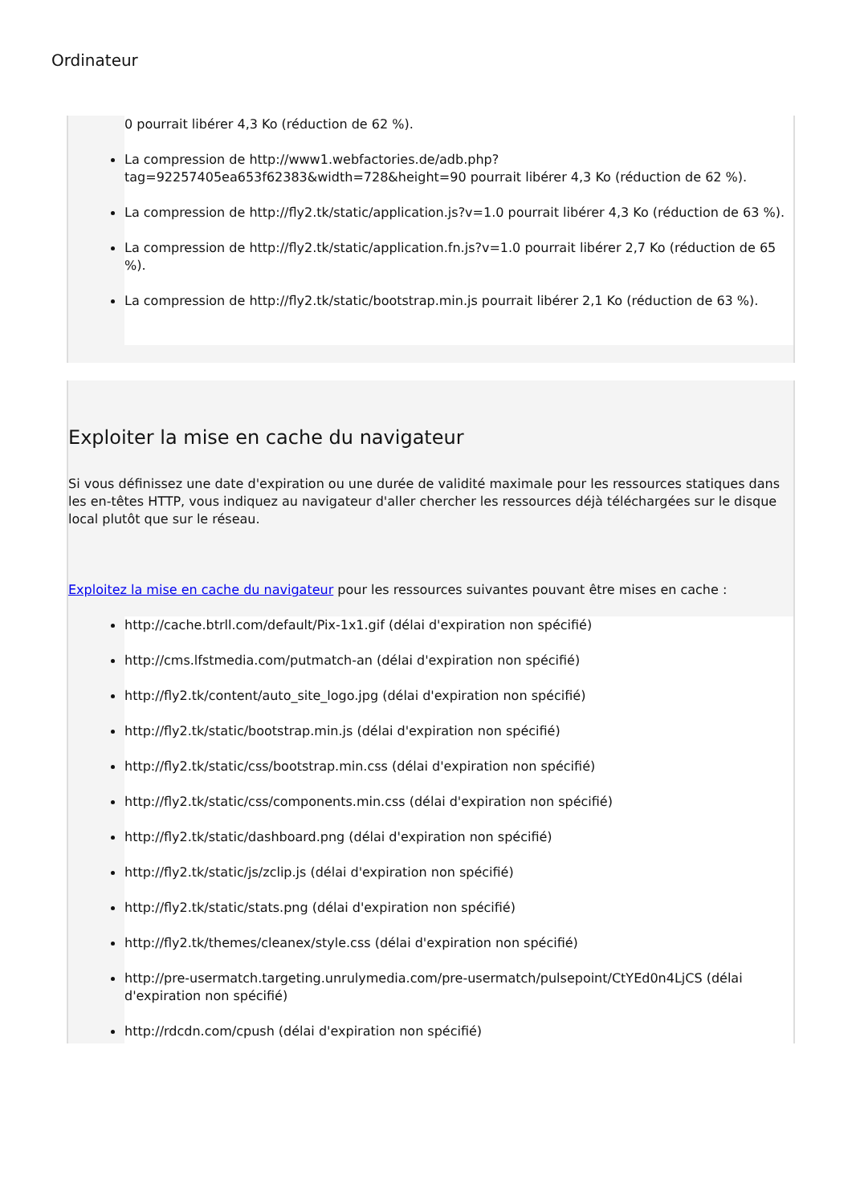Ordinateur
0 pourrait libérer 4,3 Ko (réduction de 62 %).
La compression de http://www1.webfactories.de/adb.php?tag=92257405ea653f62383&width=728&height=90 pourrait libérer 4,3 Ko (réduction de 62 %).
La compression de http://fly2.tk/static/application.js?v=1.0 pourrait libérer 4,3 Ko (réduction de 63 %).
La compression de http://fly2.tk/static/application.fn.js?v=1.0 pourrait libérer 2,7 Ko (réduction de 65 %).
La compression de http://fly2.tk/static/bootstrap.min.js pourrait libérer 2,1 Ko (réduction de 63 %).
Exploiter la mise en cache du navigateur
Si vous définissez une date d'expiration ou une durée de validité maximale pour les ressources statiques dans les en-têtes HTTP, vous indiquez au navigateur d'aller chercher les ressources déjà téléchargées sur le disque local plutôt que sur le réseau.
Exploitez la mise en cache du navigateur pour les ressources suivantes pouvant être mises en cache :
http://cache.btrll.com/default/Pix-1x1.gif (délai d'expiration non spécifié)
http://cms.lfstmedia.com/putmatch-an (délai d'expiration non spécifié)
http://fly2.tk/content/auto_site_logo.jpg (délai d'expiration non spécifié)
http://fly2.tk/static/bootstrap.min.js (délai d'expiration non spécifié)
http://fly2.tk/static/css/bootstrap.min.css (délai d'expiration non spécifié)
http://fly2.tk/static/css/components.min.css (délai d'expiration non spécifié)
http://fly2.tk/static/dashboard.png (délai d'expiration non spécifié)
http://fly2.tk/static/js/zclip.js (délai d'expiration non spécifié)
http://fly2.tk/static/stats.png (délai d'expiration non spécifié)
http://fly2.tk/themes/cleanex/style.css (délai d'expiration non spécifié)
http://pre-usermatch.targeting.unrulymedia.com/pre-usermatch/pulsepoint/CtYEd0n4LjCS (délai d'expiration non spécifié)
http://rdcdn.com/cpush (délai d'expiration non spécifié)